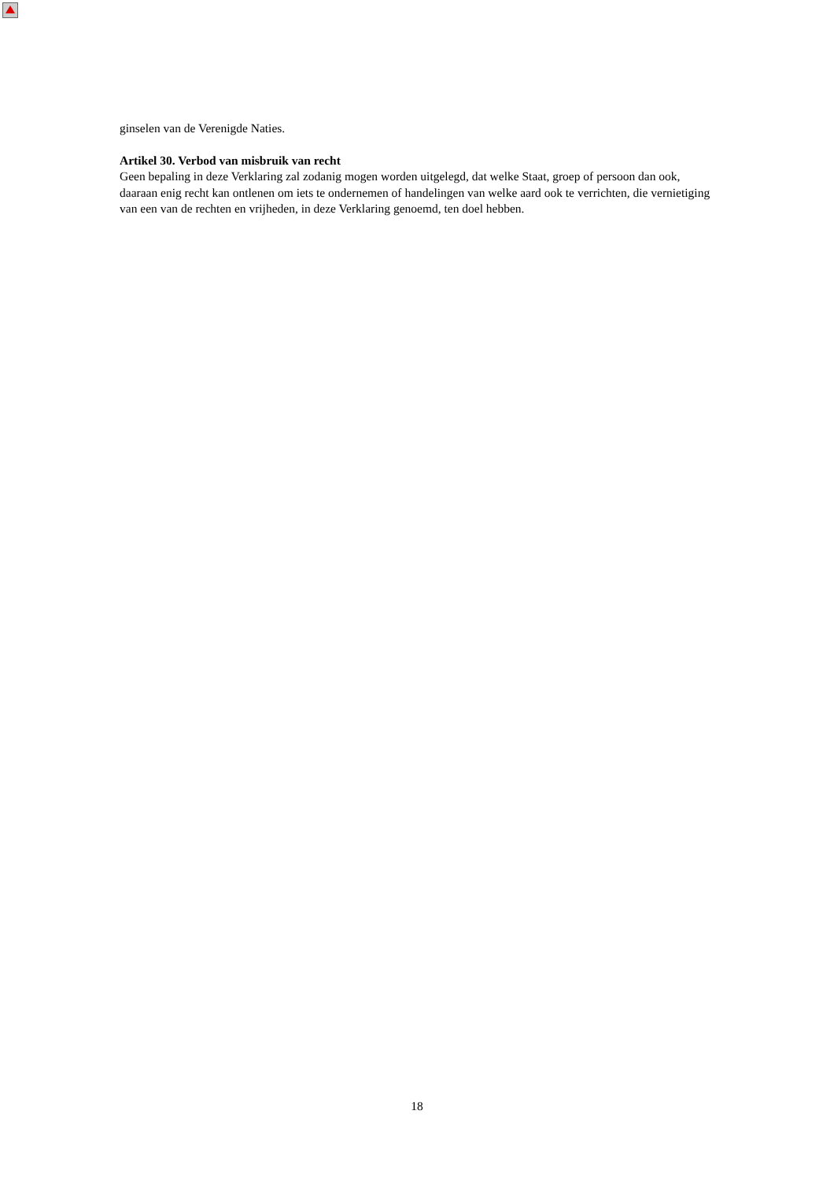ginselen van de Verenigde Naties.
Artikel 30. Verbod van misbruik van recht
Geen bepaling in deze Verklaring zal zodanig mogen worden uitgelegd, dat welke Staat, groep of persoon dan ook, daaraan enig recht kan ontlenen om iets te ondernemen of handelingen van welke aard ook te verrichten, die vernietiging van een van de rechten en vrijheden, in deze Verklaring genoemd, ten doel hebben.
18